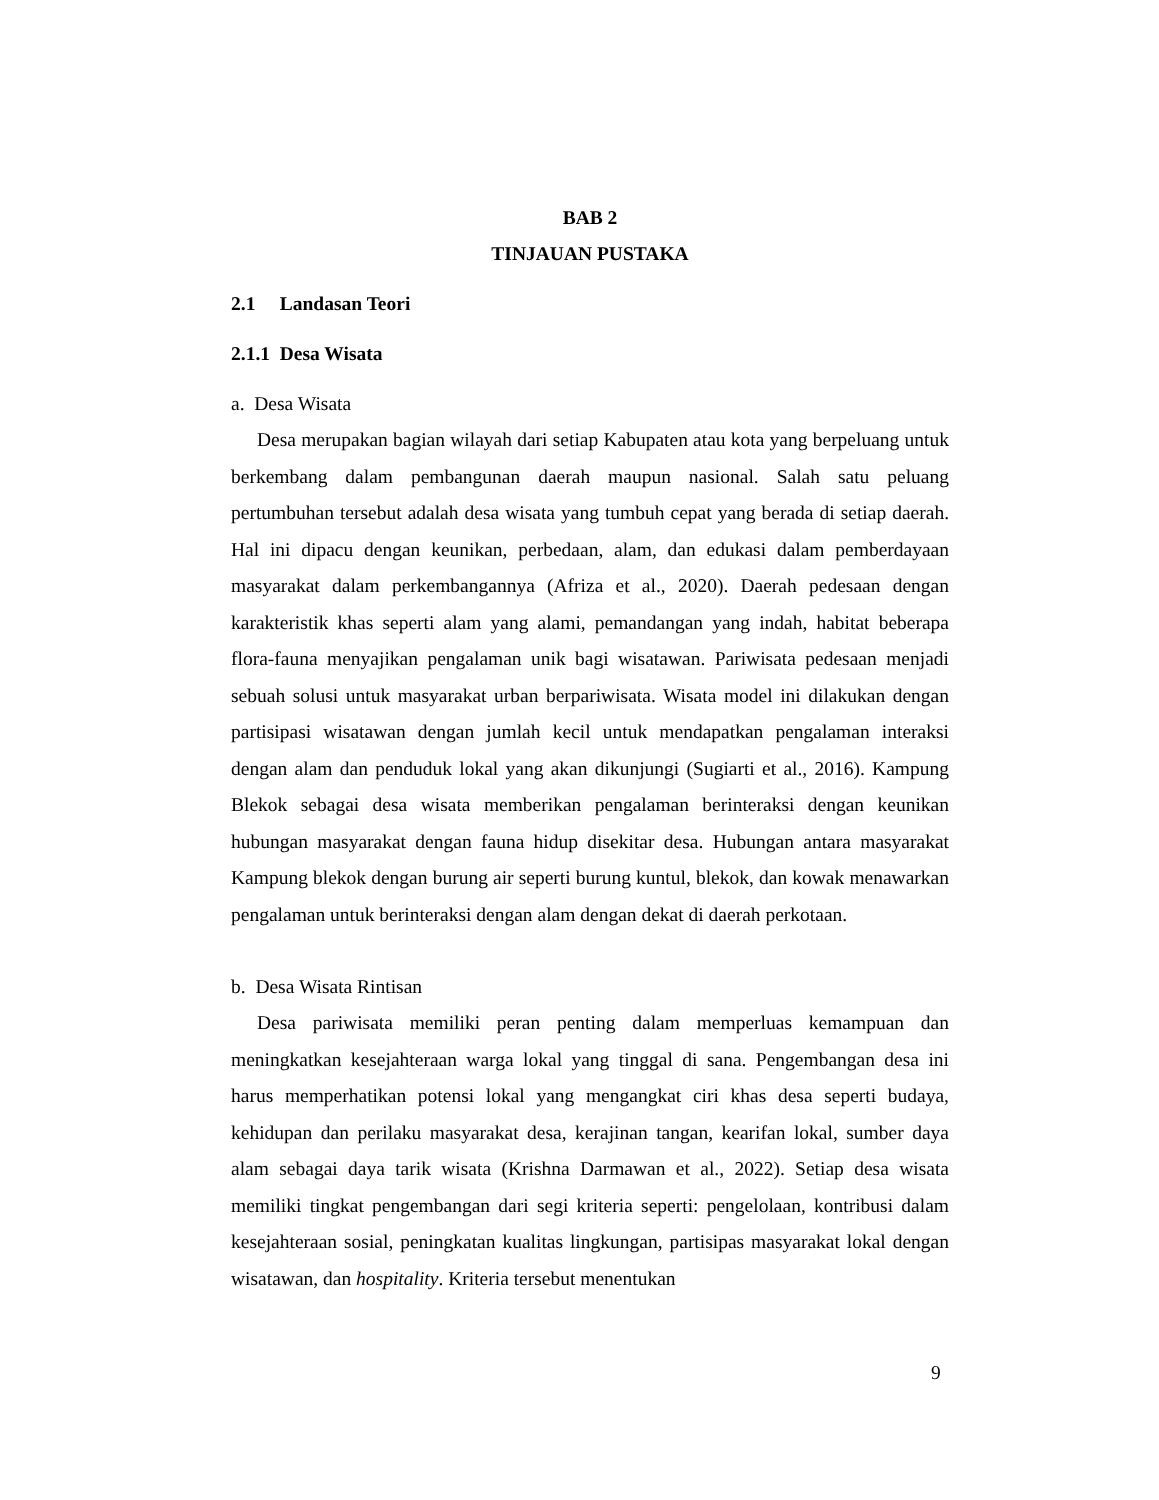BAB 2
TINJAUAN PUSTAKA
2.1 Landasan Teori
2.1.1 Desa Wisata
a. Desa Wisata
Desa merupakan bagian wilayah dari setiap Kabupaten atau kota yang berpeluang untuk berkembang dalam pembangunan daerah maupun nasional. Salah satu peluang pertumbuhan tersebut adalah desa wisata yang tumbuh cepat yang berada di setiap daerah. Hal ini dipacu dengan keunikan, perbedaan, alam, dan edukasi dalam pemberdayaan masyarakat dalam perkembangannya (Afriza et al., 2020). Daerah pedesaan dengan karakteristik khas seperti alam yang alami, pemandangan yang indah, habitat beberapa flora-fauna menyajikan pengalaman unik bagi wisatawan. Pariwisata pedesaan menjadi sebuah solusi untuk masyarakat urban berpariwisata. Wisata model ini dilakukan dengan partisipasi wisatawan dengan jumlah kecil untuk mendapatkan pengalaman interaksi dengan alam dan penduduk lokal yang akan dikunjungi (Sugiarti et al., 2016). Kampung Blekok sebagai desa wisata memberikan pengalaman berinteraksi dengan keunikan hubungan masyarakat dengan fauna hidup disekitar desa. Hubungan antara masyarakat Kampung blekok dengan burung air seperti burung kuntul, blekok, dan kowak menawarkan pengalaman untuk berinteraksi dengan alam dengan dekat di daerah perkotaan.
b. Desa Wisata Rintisan
Desa pariwisata memiliki peran penting dalam memperluas kemampuan dan meningkatkan kesejahteraan warga lokal yang tinggal di sana. Pengembangan desa ini harus memperhatikan potensi lokal yang mengangkat ciri khas desa seperti budaya, kehidupan dan perilaku masyarakat desa, kerajinan tangan, kearifan lokal, sumber daya alam sebagai daya tarik wisata (Krishna Darmawan et al., 2022). Setiap desa wisata memiliki tingkat pengembangan dari segi kriteria seperti: pengelolaan, kontribusi dalam kesejahteraan sosial, peningkatan kualitas lingkungan, partisipas masyarakat lokal dengan wisatawan, dan hospitality. Kriteria tersebut menentukan
9